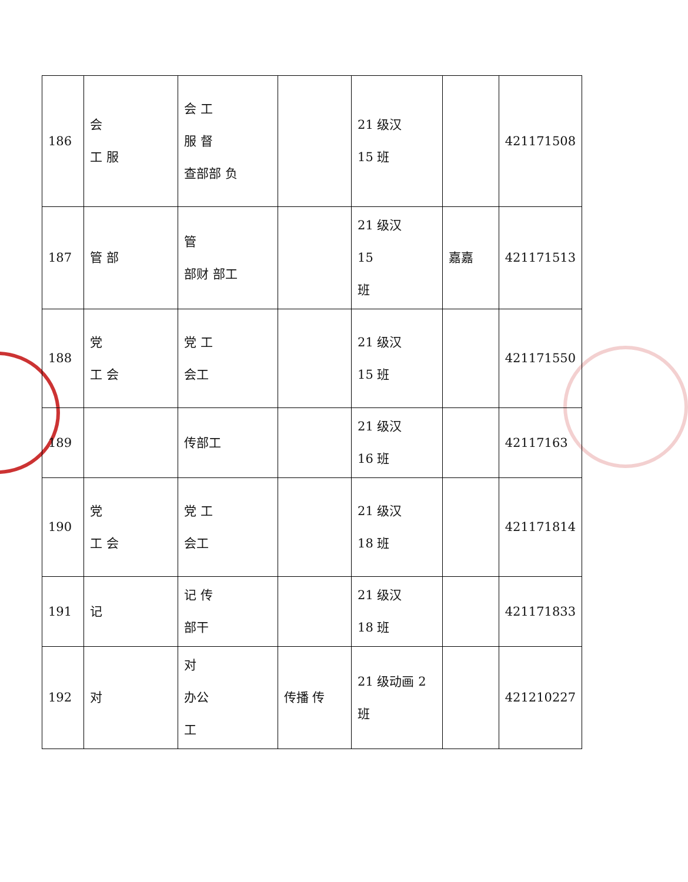| 186 | 会 工 服 | 会 工 服 督 查部部 负 | | 21 级汉 15 班 | | 421171508 |
| 187 | 管 部 | 管 部财 部工 | | 21 级汉 15 班 | 嘉嘉 | 421171513 |
| 188 | 党 工 会 | 党 工 会工 | | 21 级汉 15 班 | | 421171550 |
| 189 | | 传部工 | | 21 级汉 16 班 | | 42117163 |
| 190 | 党 工 会 | 党 工 会工 | | 21 级汉 18 班 | | 421171814 |
| 191 | 记 | 记 传 部干 | | 21 级汉 18 班 | | 421171833 |
| 192 | 对 | 对 办公 工 | 传播 传 | 21 级动画 2 班 | | 421210227 |